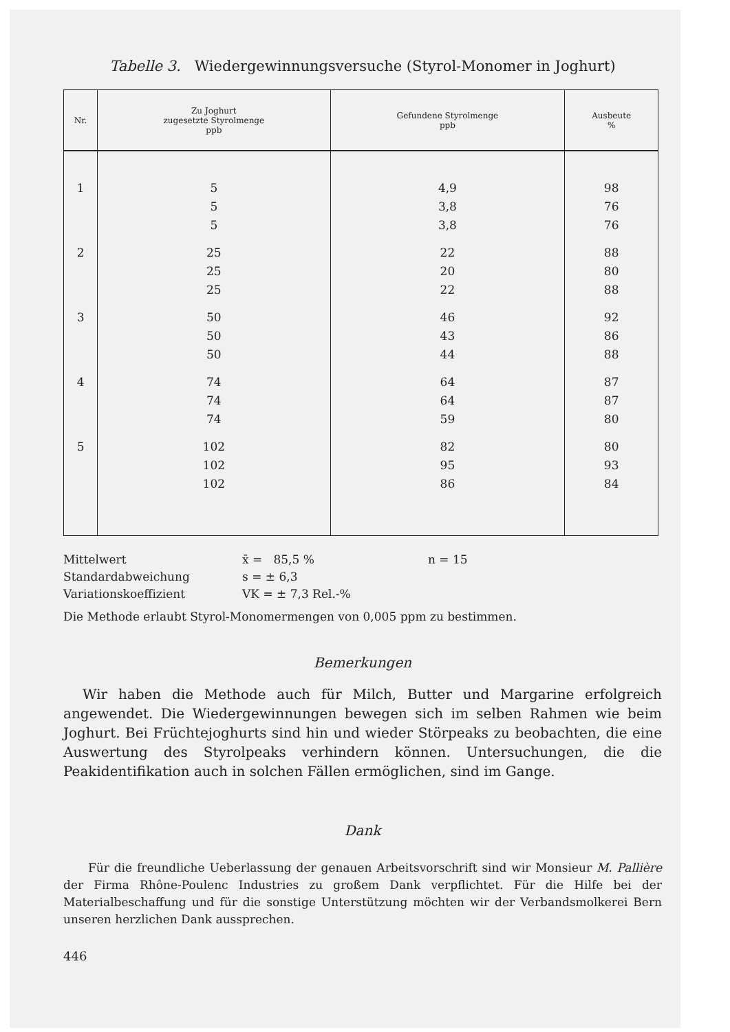Tabelle 3. Wiedergewinnungsversuche (Styrol-Monomer in Joghurt)
| Nr. | Zu Joghurt zugesetzte Styrolmenge ppb | Gefundene Styrolmenge ppb | Ausbeute % |
| --- | --- | --- | --- |
| 1 | 5 | 4,9 | 98 |
| | 5 | 3,8 | 76 |
| | 5 | 3,8 | 76 |
| 2 | 25 | 22 | 88 |
| | 25 | 20 | 80 |
| | 25 | 22 | 88 |
| 3 | 50 | 46 | 92 |
| | 50 | 43 | 86 |
| | 50 | 44 | 88 |
| 4 | 74 | 64 | 87 |
| | 74 | 64 | 87 |
| | 74 | 59 | 80 |
| 5 | 102 | 82 | 80 |
| | 102 | 95 | 93 |
| | 102 | 86 | 84 |
Mittelwert x̄ = 85,5 % n = 15
Standardabweichung s = ± 6,3
Variationskoeffizient VK = ± 7,3 Rel.-%
Die Methode erlaubt Styrol-Monomermengen von 0,005 ppm zu bestimmen.
Bemerkungen
Wir haben die Methode auch für Milch, Butter und Margarine erfolgreich angewendet. Die Wiedergewinnungen bewegen sich im selben Rahmen wie beim Joghurt. Bei Früchtejoghurts sind hin und wieder Störpeaks zu beobachten, die eine Auswertung des Styrolpeaks verhindern können. Untersuchungen, die die Peakidentifikation auch in solchen Fällen ermöglichen, sind im Gange.
Dank
Für die freundliche Ueberlassung der genauen Arbeitsvorschrift sind wir Monsieur M. Pallière der Firma Rhône-Poulenc Industries zu großem Dank verpflichtet. Für die Hilfe bei der Materialbeschaffung und für die sonstige Unterstützung möchten wir der Verbandsmolkerei Bern unseren herzlichen Dank aussprechen.
446